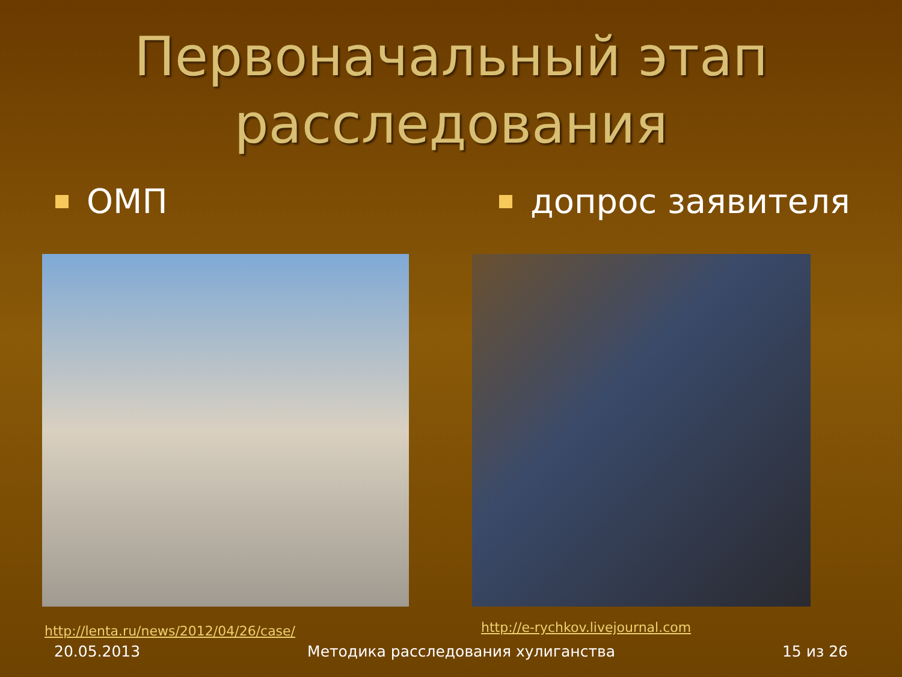Первоначальный этап
расследования
ОМП
http://lenta.ru/news/2012/04/26/case/
допрос заявителя
http://e-rychkov.livejournal.com
20.05.2013 Методика расследования хулиганства 15 из 26